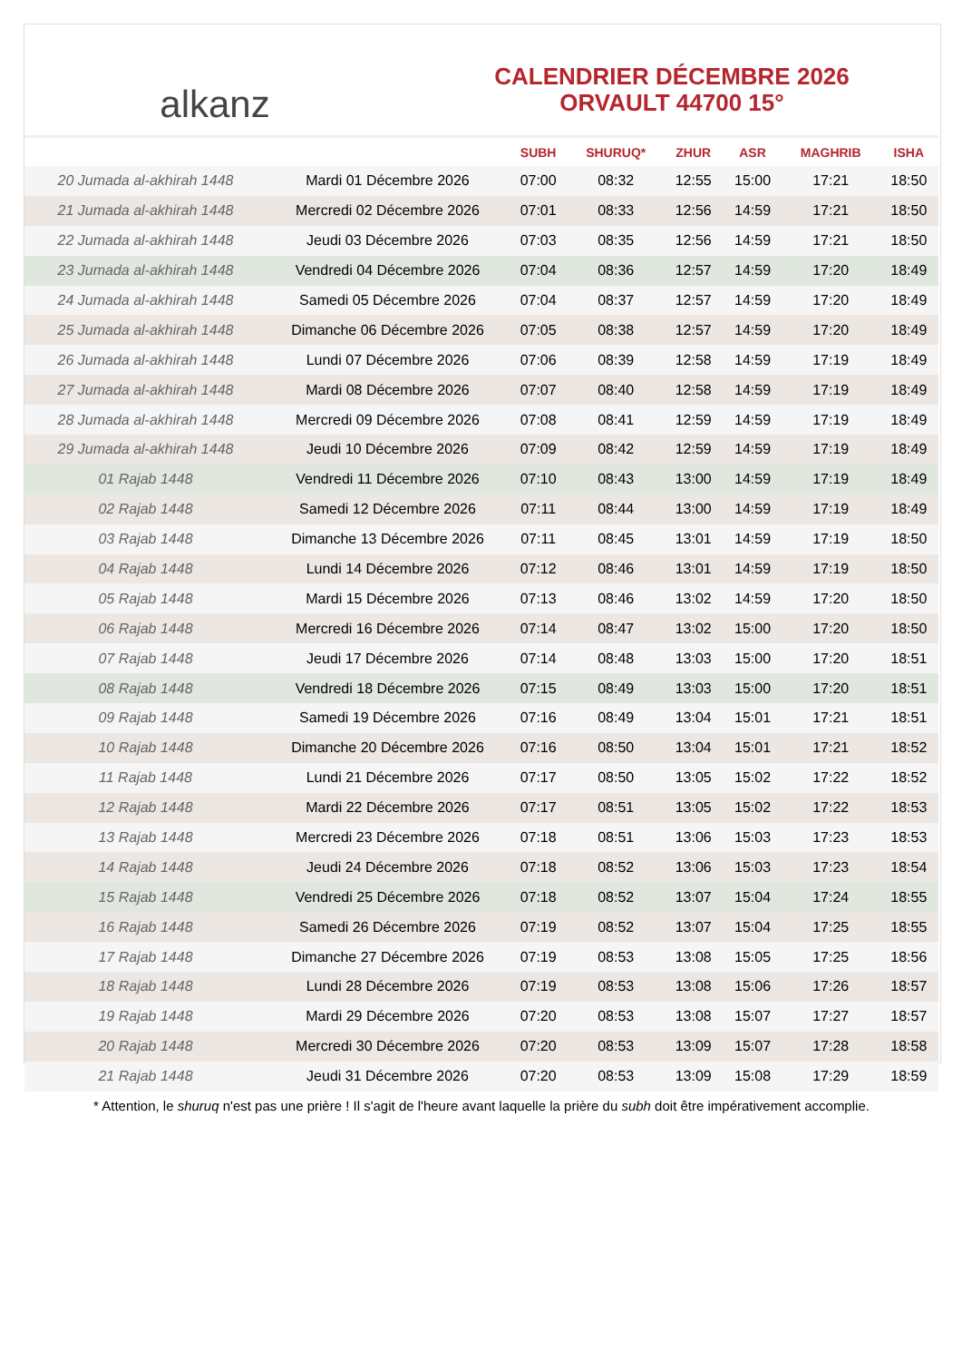alkanz
CALENDRIER DÉCEMBRE 2026
ORVAULT 44700 15°
| | | SUBH | SHURUQ* | ZHUR | ASR | MAGHRIB | ISHA |
| --- | --- | --- | --- | --- | --- | --- | --- |
| 20 Jumada al-akhirah 1448 | Mardi 01 Décembre 2026 | 07:00 | 08:32 | 12:55 | 15:00 | 17:21 | 18:50 |
| 21 Jumada al-akhirah 1448 | Mercredi 02 Décembre 2026 | 07:01 | 08:33 | 12:56 | 14:59 | 17:21 | 18:50 |
| 22 Jumada al-akhirah 1448 | Jeudi 03 Décembre 2026 | 07:03 | 08:35 | 12:56 | 14:59 | 17:21 | 18:50 |
| 23 Jumada al-akhirah 1448 | Vendredi 04 Décembre 2026 | 07:04 | 08:36 | 12:57 | 14:59 | 17:20 | 18:49 |
| 24 Jumada al-akhirah 1448 | Samedi 05 Décembre 2026 | 07:04 | 08:37 | 12:57 | 14:59 | 17:20 | 18:49 |
| 25 Jumada al-akhirah 1448 | Dimanche 06 Décembre 2026 | 07:05 | 08:38 | 12:57 | 14:59 | 17:20 | 18:49 |
| 26 Jumada al-akhirah 1448 | Lundi 07 Décembre 2026 | 07:06 | 08:39 | 12:58 | 14:59 | 17:19 | 18:49 |
| 27 Jumada al-akhirah 1448 | Mardi 08 Décembre 2026 | 07:07 | 08:40 | 12:58 | 14:59 | 17:19 | 18:49 |
| 28 Jumada al-akhirah 1448 | Mercredi 09 Décembre 2026 | 07:08 | 08:41 | 12:59 | 14:59 | 17:19 | 18:49 |
| 29 Jumada al-akhirah 1448 | Jeudi 10 Décembre 2026 | 07:09 | 08:42 | 12:59 | 14:59 | 17:19 | 18:49 |
| 01 Rajab 1448 | Vendredi 11 Décembre 2026 | 07:10 | 08:43 | 13:00 | 14:59 | 17:19 | 18:49 |
| 02 Rajab 1448 | Samedi 12 Décembre 2026 | 07:11 | 08:44 | 13:00 | 14:59 | 17:19 | 18:49 |
| 03 Rajab 1448 | Dimanche 13 Décembre 2026 | 07:11 | 08:45 | 13:01 | 14:59 | 17:19 | 18:50 |
| 04 Rajab 1448 | Lundi 14 Décembre 2026 | 07:12 | 08:46 | 13:01 | 14:59 | 17:19 | 18:50 |
| 05 Rajab 1448 | Mardi 15 Décembre 2026 | 07:13 | 08:46 | 13:02 | 14:59 | 17:20 | 18:50 |
| 06 Rajab 1448 | Mercredi 16 Décembre 2026 | 07:14 | 08:47 | 13:02 | 15:00 | 17:20 | 18:50 |
| 07 Rajab 1448 | Jeudi 17 Décembre 2026 | 07:14 | 08:48 | 13:03 | 15:00 | 17:20 | 18:51 |
| 08 Rajab 1448 | Vendredi 18 Décembre 2026 | 07:15 | 08:49 | 13:03 | 15:00 | 17:20 | 18:51 |
| 09 Rajab 1448 | Samedi 19 Décembre 2026 | 07:16 | 08:49 | 13:04 | 15:01 | 17:21 | 18:51 |
| 10 Rajab 1448 | Dimanche 20 Décembre 2026 | 07:16 | 08:50 | 13:04 | 15:01 | 17:21 | 18:52 |
| 11 Rajab 1448 | Lundi 21 Décembre 2026 | 07:17 | 08:50 | 13:05 | 15:02 | 17:22 | 18:52 |
| 12 Rajab 1448 | Mardi 22 Décembre 2026 | 07:17 | 08:51 | 13:05 | 15:02 | 17:22 | 18:53 |
| 13 Rajab 1448 | Mercredi 23 Décembre 2026 | 07:18 | 08:51 | 13:06 | 15:03 | 17:23 | 18:53 |
| 14 Rajab 1448 | Jeudi 24 Décembre 2026 | 07:18 | 08:52 | 13:06 | 15:03 | 17:23 | 18:54 |
| 15 Rajab 1448 | Vendredi 25 Décembre 2026 | 07:18 | 08:52 | 13:07 | 15:04 | 17:24 | 18:55 |
| 16 Rajab 1448 | Samedi 26 Décembre 2026 | 07:19 | 08:52 | 13:07 | 15:04 | 17:25 | 18:55 |
| 17 Rajab 1448 | Dimanche 27 Décembre 2026 | 07:19 | 08:53 | 13:08 | 15:05 | 17:25 | 18:56 |
| 18 Rajab 1448 | Lundi 28 Décembre 2026 | 07:19 | 08:53 | 13:08 | 15:06 | 17:26 | 18:57 |
| 19 Rajab 1448 | Mardi 29 Décembre 2026 | 07:20 | 08:53 | 13:08 | 15:07 | 17:27 | 18:57 |
| 20 Rajab 1448 | Mercredi 30 Décembre 2026 | 07:20 | 08:53 | 13:09 | 15:07 | 17:28 | 18:58 |
| 21 Rajab 1448 | Jeudi 31 Décembre 2026 | 07:20 | 08:53 | 13:09 | 15:08 | 17:29 | 18:59 |
* Attention, le shuruq n'est pas une prière ! Il s'agit de l'heure avant laquelle la prière du subh doit être impérativement accomplie.